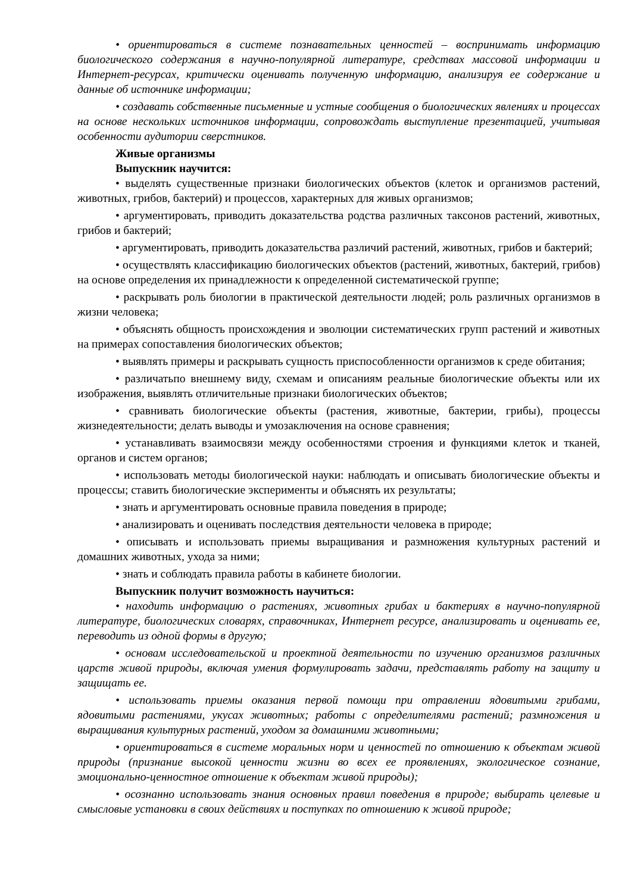• ориентироваться в системе познавательных ценностей – воспринимать информацию биологического содержания в научно-популярной литературе, средствах массовой информации и Интернет-ресурсах, критически оценивать полученную информацию, анализируя ее содержание и данные об источнике информации;
• создавать собственные письменные и устные сообщения о биологических явлениях и процессах на основе нескольких источников информации, сопровождать выступление презентацией, учитывая особенности аудитории сверстников.
Живые организмы
Выпускник научится:
• выделять существенные признаки биологических объектов (клеток и организмов растений, животных, грибов, бактерий) и процессов, характерных для живых организмов;
• аргументировать, приводить доказательства родства различных таксонов растений, животных, грибов и бактерий;
• аргументировать, приводить доказательства различий растений, животных, грибов и бактерий;
• осуществлять классификацию биологических объектов (растений, животных, бактерий, грибов) на основе определения их принадлежности к определенной систематической группе;
• раскрывать роль биологии в практической деятельности людей; роль различных организмов в жизни человека;
• объяснять общность происхождения и эволюции систематических групп растений и животных на примерах сопоставления биологических объектов;
• выявлять примеры и раскрывать сущность приспособленности организмов к среде обитания;
• различатьпо внешнему виду, схемам и описаниям реальные биологические объекты или их изображения, выявлять отличительные признаки биологических объектов;
• сравнивать биологические объекты (растения, животные, бактерии, грибы), процессы жизнедеятельности; делать выводы и умозаключения на основе сравнения;
• устанавливать взаимосвязи между особенностями строения и функциями клеток и тканей, органов и систем органов;
• использовать методы биологической науки: наблюдать и описывать биологические объекты и процессы; ставить биологические эксперименты и объяснять их результаты;
• знать и аргументировать основные правила поведения в природе;
• анализировать и оценивать последствия деятельности человека в природе;
• описывать и использовать приемы выращивания и размножения культурных растений и домашних животных, ухода за ними;
• знать и соблюдать правила работы в кабинете биологии.
Выпускник получит возможность научиться:
• находить информацию о растениях, животных грибах и бактериях в научно-популярной литературе, биологических словарях, справочниках, Интернет ресурсе, анализировать и оценивать ее, переводить из одной формы в другую;
• основам исследовательской и проектной деятельности по изучению организмов различных царств живой природы, включая умения формулировать задачи, представлять работу на защиту и защищать ее.
• использовать приемы оказания первой помощи при отравлении ядовитыми грибами, ядовитыми растениями, укусах животных; работы с определителями растений; размножения и выращивания культурных растений, уходом за домашними животными;
• ориентироваться в системе моральных норм и ценностей по отношению к объектам живой природы (признание высокой ценности жизни во всех ее проявлениях, экологическое сознание, эмоционально-ценностное отношение к объектам живой природы);
• осознанно использовать знания основных правил поведения в природе; выбирать целевые и смысловые установки в своих действиях и поступках по отношению к живой природе;